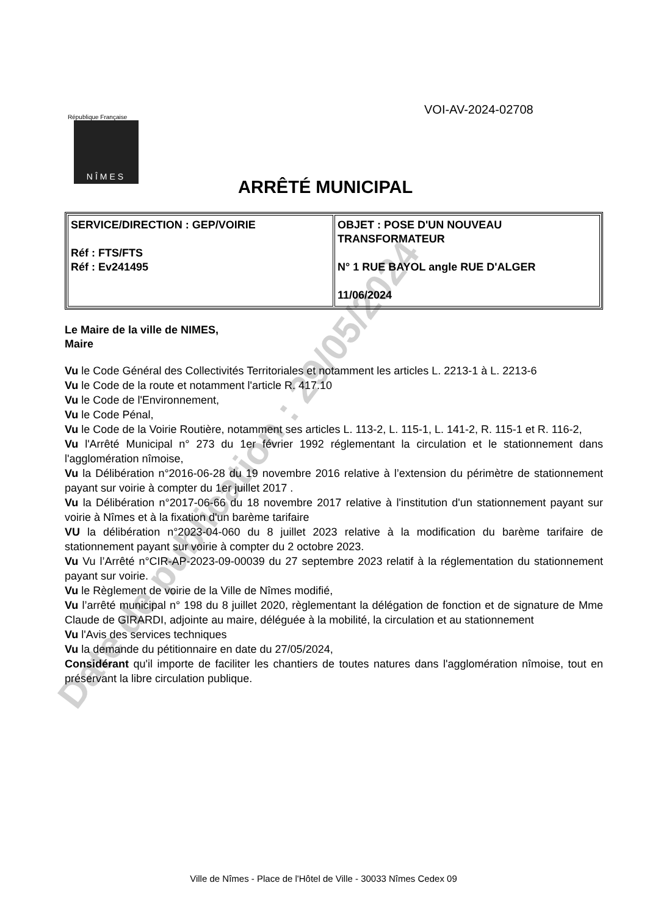VOI-AV-2024-02708
République Française
NÎMES
ARRÊTÉ MUNICIPAL
| SERVICE/DIRECTION : GEP/VOIRIE Réf : FTS/FTS Réf : Ev241495 | OBJET : POSE D'UN NOUVEAU TRANSFORMATEUR N° 1 RUE BAYOL angle RUE D'ALGER 11/06/2024 |
Le Maire de la ville de NIMES,
Maire
Vu le Code Général des Collectivités Territoriales et notamment les articles L. 2213-1 à L. 2213-6
Vu le Code de la route et notamment l'article R. 417.10
Vu le Code de l'Environnement,
Vu le Code Pénal,
Vu le Code de la Voirie Routière, notamment ses articles L. 113-2, L. 115-1, L. 141-2, R. 115-1 et R. 116-2,
Vu l'Arrêté Municipal n° 273 du 1er février 1992 réglementant la circulation et le stationnement dans l'agglomération nîmoise,
Vu la Délibération n°2016-06-28 du 19 novembre 2016 relative à l’extension du périmètre de stationnement payant sur voirie à compter du 1er juillet 2017 .
Vu la Délibération n°2017-06-66 du 18 novembre 2017 relative à l'institution d'un stationnement payant sur voirie à Nîmes et à la fixation d'un barème tarifaire
VU la délibération n°2023-04-060 du 8 juillet 2023 relative à la modification du barème tarifaire de stationnement payant sur voirie à compter du 2 octobre 2023.
Vu Vu l’Arrêté n°CIR-AP-2023-09-00039 du 27 septembre 2023 relatif à la réglementation du stationnement payant sur voirie.
Vu le Règlement de voirie de la Ville de Nîmes modifié,
Vu l’arrêté municipal n° 198 du 8 juillet 2020, règlementant la délégation de fonction et de signature de Mme Claude de GIRARDI, adjointe au maire, déléguée à la mobilité, la circulation et au stationnement
Vu l'Avis des services techniques
Vu la demande du pétitionnaire en date du 27/05/2024,
Considérant qu'il importe de faciliter les chantiers de toutes natures dans l'agglomération nîmoise, tout en préservant la libre circulation publique.
Date de publication : 29/05/2024
Ville de Nîmes - Place de l'Hôtel de Ville - 30033 Nîmes Cedex 09